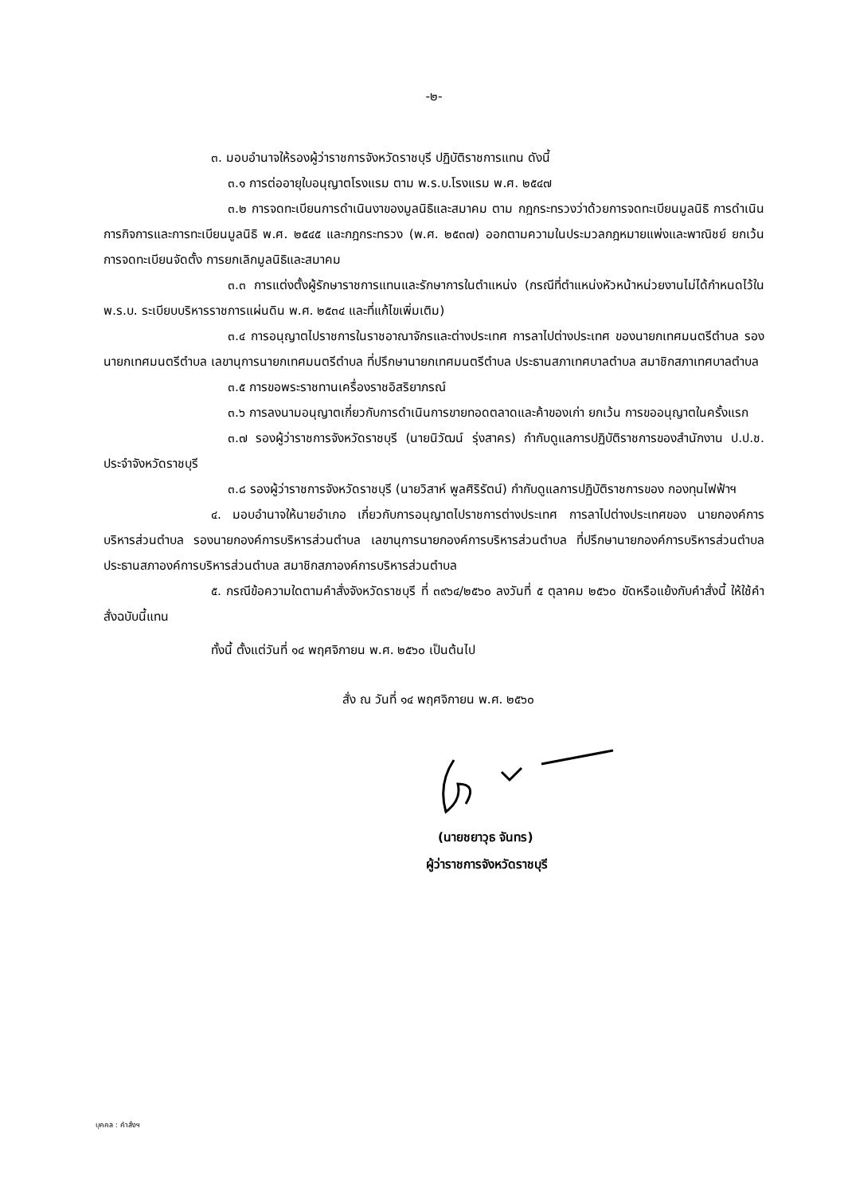-๒-
๓. มอบอำนาจให้รองผู้ว่าราชการจังหวัดราชบุรี ปฏิบัติราชการแทน ดังนี้
๓.๑ การต่ออายุใบอนุญาตโรงแรม ตาม พ.ร.บ.โรงแรม พ.ศ. ๒๕๔๗
๓.๒ การจดทะเบียนการดำเนินงาของมูลนิธิและสมาคม ตาม กฎกระทรวงว่าด้วยการจดทะเบียนมูลนิธิ การดำเนินการกิจการและการทะเบียนมูลนิธิ พ.ศ. ๒๕๔๕ และกฎกระทรวง (พ.ศ. ๒๕๓๗) ออกตามความในประมวลกฎหมายแพ่งและพาณิชย์ ยกเว้น การจดทะเบียนจัดตั้ง การยกเลิกมูลนิธิและสมาคม
๓.๓ การแต่งตั้งผู้รักษาราชการแทนและรักษาการในตำแหน่ง (กรณีที่ตำแหน่งหัวหน้าหน่วยงานไม่ได้กำหนดไว้ใน พ.ร.บ. ระเบียบบริหารราชการแผ่นดิน พ.ศ. ๒๕๓๔ และที่แก้ไขเพิ่มเติม)
๓.๔ การอนุญาตไปราชการในราชอาณาจักรและต่างประเทศ การลาไปต่างประเทศ ของนายกเทศมนตรีตำบล รองนายกเทศมนตรีตำบล เลขานุการนายกเทศมนตรีตำบล ที่ปรึกษานายกเทศมนตรีตำบล ประธานสภาเทศบาลตำบล สมาชิกสภาเทศบาลตำบล
๓.๕ การขอพระราชทานเครื่องราชอิสริยาภรณ์
๓.๖ การลงนามอนุญาตเกี่ยวกับการดำเนินการขายทอดตลาดและค้าของเก่า ยกเว้น การขออนุญาตในครั้งแรก
๓.๗ รองผู้ว่าราชการจังหวัดราชบุรี (นายนิวัฒน์ รุ่งสาคร) กำกับดูแลการปฏิบัติราชการของสำนักงาน ป.ป.ช. ประจำจังหวัดราชบุรี
๓.๘ รองผู้ว่าราชการจังหวัดราชบุรี (นายวิสาห์ พูลศิริรัตน์) กำกับดูแลการปฏิบัติราชการของ กองทุนไฟฟ้าฯ
๔. มอบอำนาจให้นายอำเภอ เกี่ยวกับการอนุญาตไปราชการต่างประเทศ การลาไปต่างประเทศของ นายกองค์การบริหารส่วนตำบล รองนายกองค์การบริหารส่วนตำบล เลขานุการนายกองค์การบริหารส่วนตำบล ที่ปรึกษานายกองค์การบริหารส่วนตำบล ประธานสภาองค์การบริหารส่วนตำบล สมาชิกสภาองค์การบริหารส่วนตำบล
๕. กรณีข้อความใดตามคำสั่งจังหวัดราชบุรี ที่ ๓๙๖๔/๒๕๖๐ ลงวันที่ ๕ ตุลาคม ๒๕๖๐ ขัดหรือแย้งกับคำสั่งนี้ ให้ใช้คำสั่งฉบับนี้แทน
ทั้งนี้ ตั้งแต่วันที่ ๑๔ พฤศจิกายน พ.ศ. ๒๕๖๐ เป็นต้นไป
สั่ง ณ วันที่ ๑๔ พฤศจิกายน พ.ศ. ๒๕๖๐
(นายชยาวุธ จันทร)
ผู้ว่าราชการจังหวัดราชบุรี
บุคคล : คำสั่งฯ